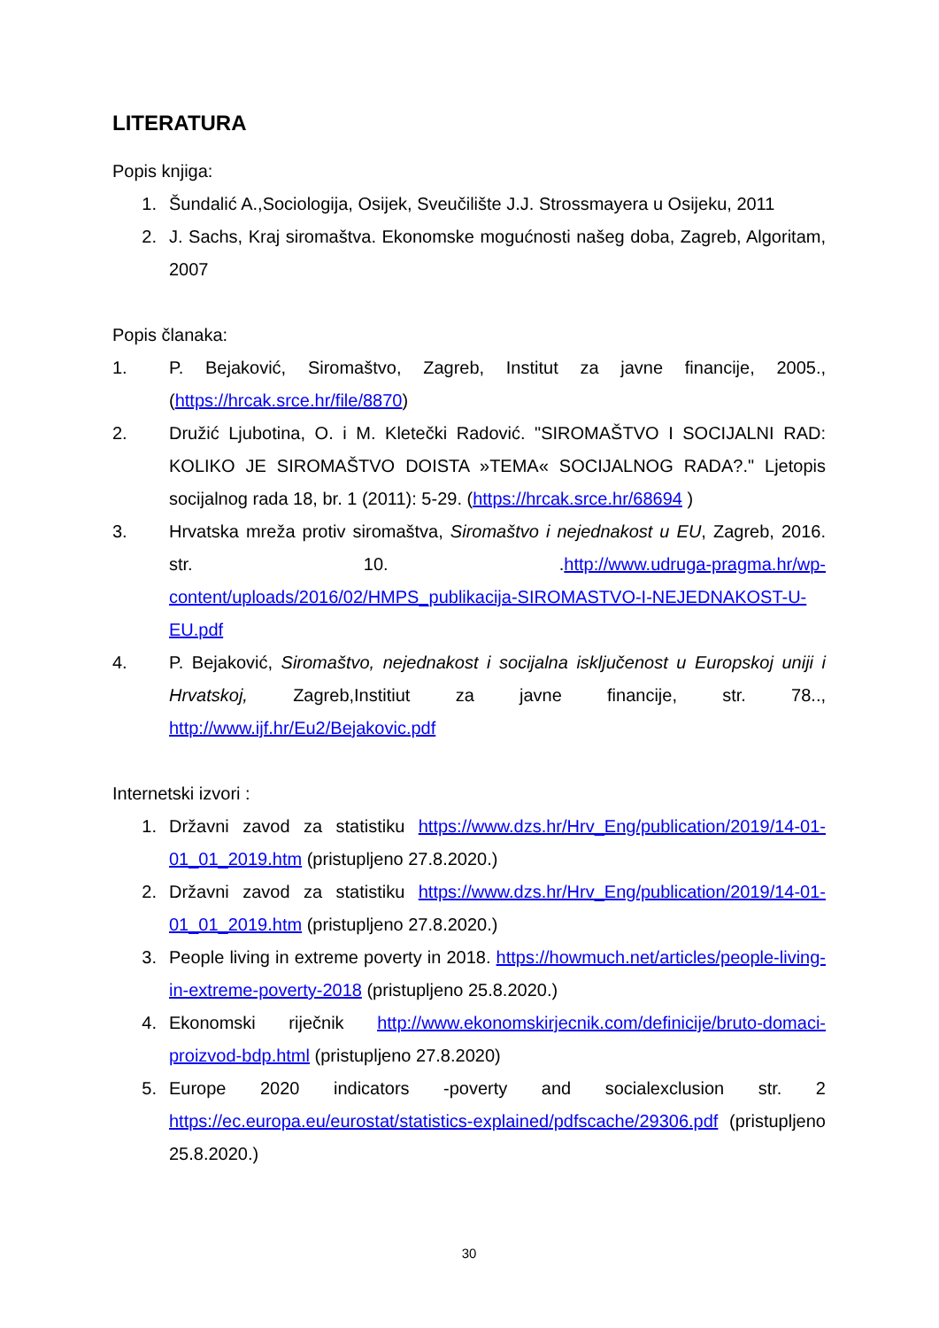LITERATURA
Popis knjiga:
1. Šundalić A.,Sociologija, Osijek, Sveučilište J.J. Strossmayera u Osijeku, 2011
2. J. Sachs, Kraj siromaštva. Ekonomske mogućnosti našeg doba, Zagreb, Algoritam, 2007
Popis članaka:
1. P. Bejaković, Siromaštvo, Zagreb, Institut za javne financije, 2005., (https://hrcak.srce.hr/file/8870)
2. Družić Ljubotina, O. i M. Kletečki Radović. "SIROMAŠTVO I SOCIJALNI RAD: KOLIKO JE SIROMAŠTVO DOISTA »TEMA« SOCIJALNOG RADA?." Ljetopis socijalnog rada 18, br. 1 (2011): 5-29. (https://hrcak.srce.hr/68694 )
3. Hrvatska mreža protiv siromaštva, Siromaštvo i nejednakost u EU, Zagreb, 2016. str. 10. .http://www.udruga-pragma.hr/wp-content/uploads/2016/02/HMPS_publikacija-SIROMASTVO-I-NEJEDNAKOST-U-EU.pdf
4. P. Bejaković, Siromaštvo, nejednakost i socijalna isključenost u Europskoj uniji i Hrvatskoj, Zagreb,Institiut za javne financije, str. 78.., http://www.ijf.hr/Eu2/Bejakovic.pdf
Internetski izvori :
1. Državni zavod za statistiku https://www.dzs.hr/Hrv_Eng/publication/2019/14-01-01_01_2019.htm (pristupljeno 27.8.2020.)
2. Državni zavod za statistiku https://www.dzs.hr/Hrv_Eng/publication/2019/14-01-01_01_2019.htm (pristupljeno 27.8.2020.)
3. People living in extreme poverty in 2018. https://howmuch.net/articles/people-living-in-extreme-poverty-2018 (pristupljeno 25.8.2020.)
4. Ekonomski riječnik http://www.ekonomskirjecnik.com/definicije/bruto-domaci-proizvod-bdp.html (pristupljeno 27.8.2020)
5. Europe 2020 indicators -poverty and socialexclusion str. 2 https://ec.europa.eu/eurostat/statistics-explained/pdfscache/29306.pdf (pristupljeno 25.8.2020.)
30